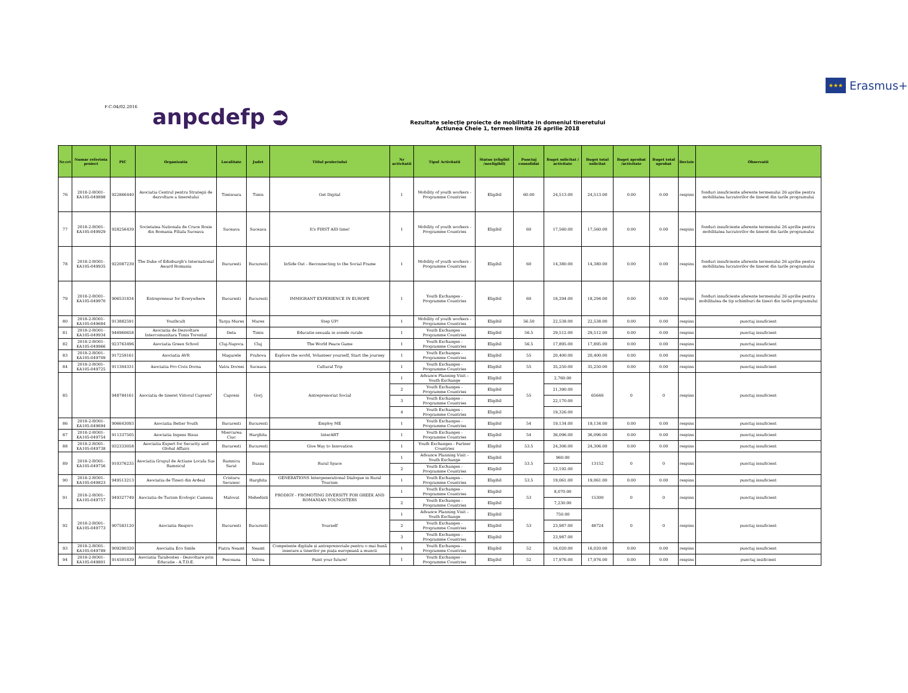★★★ Erasmus+
F-C-04/02.2016 anpcdefp ⮊
Rezultate selecţie proiecte de mobilitate in domeniul tineretului
Actiunea Cheie 1, termen limită 26 aprilie 2018
| Nr.crt | Numar referinta proiect | PIC | Organizatia | Localitate | Judet | Titlul proiectului | Nr activitatii | Tipul Activitatii | Status (eligibil /neeligibil) | Punctaj consolidat | Buget solicitat / activitate | Buget total solicitat | Buget aprobat /activitate | Buget total aprobat | Decizie | Observatii |
| --- | --- | --- | --- | --- | --- | --- | --- | --- | --- | --- | --- | --- | --- | --- | --- | --- |
| 76 | 2018-2-RO01-KA105-049898 | 922866440 | Asociatia Centrul pentru Strategii de dezvoltare a tineretului | Timisoara | Timis | Get Digital | 1 | Mobility of youth workers - Programme Countries | Eligibil | 60.00 | 24,513.00 | 24,513.00 | 0.00 | 0.00 | respins | fonduri insuficiente aferente termenului 26 aprilie pentru mobilitatea lucratorilor de tineret din tarile programului |
| 77 | 2018-2-RO01-KA105-049929 | 928256439 | Societatea Nationala de Cruce Rosie din Romania Filiala Suceava | Suceava | Suceava | It's FIRST AID time! | 1 | Mobility of youth workers - Programme Countries | Eligibil | 60 | 17,560.00 | 17,560.00 | 0.00 | 0.00 | respins | fonduri insuficiente aferente termenului 26 aprilie pentru mobilitatea lucratorilor de tineret din tarile programului |
| 78 | 2018-2-RO01-KA105-049935 | 922087239 | The Duke of Edinburgh's International Award Romania | Bucuresti | Bucuresti | InSide Out - Reconnecting to the Social Frame | 1 | Mobility of youth workers - Programme Countries | Eligibil | 60 | 14,380.00 | 14,380.00 | 0.00 | 0.00 | respins | fonduri insuficiente aferente termenului 26 aprilie pentru mobilitatea lucratorilor de tineret din tarile programului |
| 79 | 2018-2-RO01-KA105-049970 | 906531834 | Entrepreneur for Everywhere | Bucuresti | Bucuresti | IMMIGRANT EXPERIENCE IN EUROPE | 1 | Youth Exchanges - Programme Countries | Eligibil | 60 | 18,294.00 | 18,294.00 | 0.00 | 0.00 | respins | fonduri insuficiente aferente termenului 26 aprilie pentru mobilitatea de tip schimburi de tineri din tarile programului |
| 80 | 2018-2-RO01-KA105-049684 | 913882591 | Youthcult | Targu Mures | Mures | Step UP! | 1 | Mobility of youth workers - Programme Countries | Eligibil | 56.50 | 22,538.00 | 22,538.00 | 0.00 | 0.00 | respins | punctaj insuficient |
| 81 | 2018-2-RO01-KA105-049934 | 946960658 | Asociatia de Dezvoltare Intercomunitara Timis Torontal | Deta | Timis | Educatie sexuala in zonele rurale | 1 | Youth Exchanges - Programme Countries | Eligibil | 56.5 | 29,512.00 | 29,512.00 | 0.00 | 0.00 | respins | punctaj insuficient |
| 82 | 2018-2-RO01-KA105-049966 | 923763496 | Asociatia Green School | Cluj-Napoca | Cluj | The World Peace Game | 1 | Youth Exchanges - Programme Countries | Eligibil | 56.5 | 17,895.00 | 17,895.00 | 0.00 | 0.00 | respins | punctaj insuficient |
| 83 | 2018-2-RO01-KA105-049709 | 917259161 | Asociatia AVR | Magurele | Prahova | Explore the world, Volunteer yourself, Start the journey | 1 | Youth Exchanges - Programme Countries | Eligibil | 55 | 20,400.00 | 20,400.00 | 0.00 | 0.00 | respins | punctaj insuficient |
| 84 | 2018-2-RO01-KA105-049725 | 911304331 | Asociatia Pro Civis Dorna | Vatra Dornei | Suceava | Cultural Trip | 1 | Youth Exchanges - Programme Countries | Eligibil | 55 | 35,250.00 | 35,250.00 | 0.00 | 0.00 | respins | punctaj insuficient |
| 85 | | 948784161 | Asociatia de tineret Viitorul Capreni" | Capreni | Gorj | Antreprenoriat Social | 1 | Advance Planning Visit – Youth Exchange | Eligibil | 55 | 2,760.00 | 65646 | 0 | 0 | respins | punctaj insuficient |
| | | | | | | | 2 | Youth Exchanges - Programme Countries | Eligibil | | 21,390.00 | | | | | |
| | | | | | | | 3 | Youth Exchanges - Programme Countries | Eligibil | | 22,170.00 | | | | | |
| | | | | | | | 4 | Youth Exchanges - Programme Countries | Eligibil | | 19,326.00 | | | | | |
| 86 | 2018-2-RO01-KA105-049694 | 906643093 | Asociatia Better Youth | Bucuresti | Bucuresti | Employ ME | 1 | Youth Exchanges - Programme Countries | Eligibil | 54 | 19,134.00 | 19,134.00 | 0.00 | 0.00 | respins | punctaj insuficient |
| 87 | 2018-2-RO01-KA105-049754 | 911337505 | Asociatia Ingens Risus | Miercurea Ciuc | Harghita | InterART | 1 | Youth Exchanges - Programme Countries | Eligibil | 54 | 36,096.00 | 36,096.00 | 0.00 | 0.00 | respins | punctaj insuficient |
| 88 | 2018-2-RO01-KA105-049738 | 932333058 | Asociatia Expert for Security and Global Affairs | Bucuresti | Bucuresti | Give Way to Innovation | 1 | Youth Exchanges - Partner Countries | Eligibil | 53.5 | 24,306.00 | 24,306.00 | 0.00 | 0.00 | respins | punctaj insuficient |
| 89 | 2018-2-RO01-KA105-049756 | 910376235 | Asociatia Grupul de Actiune Locala Sus Ramnicul | Ramnicu Sarat | Buzau | Rural Space | 1 | Advance Planning Visit – Youth Exchange | Eligibil | 53.5 | 960.00 | 13152 | 0 | 0 | respins | punctaj insuficient |
| | | | | | | | 2 | Youth Exchanges - Programme Countries | Eligibil | | 12,192.00 | | | | | |
| 90 | 2018-2-RO01-KA105-049823 | 949513213 | Asociatia de Tineri din Ardeal | Cristuru Secuiesc | Harghita | GENERATIONS Intergenerational Dialogue in Rural Tourism | 1 | Youth Exchanges - Programme Countries | Eligibil | 53.5 | 19,061.00 | 19,061.00 | 0.00 | 0.00 | respins | punctaj insuficient |
| 91 | 2018-2-RO01-KA105-049757 | 949327749 | Asociatia de Turism Ecologic Camena | Malovat | Mehedinti | PRODIGY - PROMOTING DIVERSITY FOR GREEK AND ROMANIAN YOUNGSTERS | 1 | Youth Exchanges - Programme Countries | Eligibil | 53 | 8,070.00 | 15300 | 0 | 0 | respins | punctaj insuficient |
| | | | | | | | 2 | Youth Exchanges - Programme Countries | Eligibil | | 7,230.00 | | | | | |
| 92 | 2018-2-RO01-KA105-049773 | 907583120 | Asociatia Respiro | Bucuresti | Bucuresti | Yourself | 1 | Advance Planning Visit – Youth Exchange | Eligibil | 53 | 750.00 | 48724 | 0 | 0 | respins | punctaj insuficient |
| | | | | | | | 2 | Youth Exchanges - Programme Countries | Eligibil | | 23,987.00 | | | | | |
| | | | | | | | 3 | Youth Exchanges - Programme Countries | Eligibil | | 23,987.00 | | | | | |
| 93 | 2018-2-RO01-KA105-049789 | 909290320 | Asociatia Eco Smile | Piatra Neamt | Neamt | Competente digitale și antreprenoriale pentru o mai bună inserare a tinerilor pe piața europeană a muncii | 1 | Youth Exchanges - Programme Countries | Eligibil | 52 | 16,020.00 | 16,020.00 | 0.00 | 0.00 | respins | punctaj insuficient |
| 94 | 2018-2-RO01-KA105-049801 | 914501839 | Asociatia Tarabostes - Dezvoltare prin Educatie - A.T.D.E. | Pesceana | Valcea | Paint your future! | 1 | Youth Exchanges - Programme Countries | Eligibil | 52 | 17,976.00 | 17,976.00 | 0.00 | 0.00 | respins | punctaj insificient |